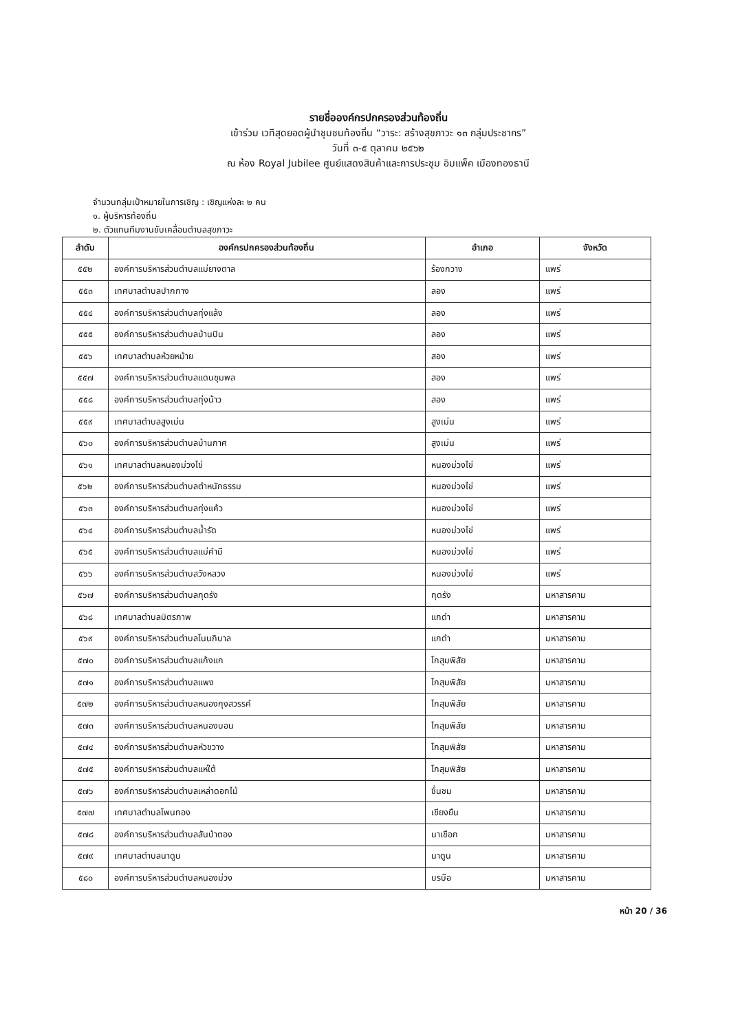รายชื่อองค์กรปกครองส่วนท้องถิ่น
เข้าร่วม เวทีสุดยอดผู้นำชุมชนท้องถิ่น “วาระ: สร้างสุขภาวะ ๑๓ กลุ่มประชากร”
วันที่ ๓-๕ ตุลาคม ๒๕๖๒
ณ ห้อง Royal Jubilee ศูนย์แสดงสินค้าและการประชุม อิมแพ็ค เมืองทองธานี
จำนวนกลุ่มเป้าหมายในการเชิญ : เชิญแห่งละ ๒ คน
๑. ผู้บริหารท้องถิ่น
๒. ตัวแทนทีมงานขับเคลื่อนตำบลสุขภาวะ
| ลำดับ | องค์กรปกครองส่วนท้องถิ่น | อำเภอ | จังหวัด |
| --- | --- | --- | --- |
| ๕๕๒ | องค์การบริหารส่วนตำบลแม่ยางตาล | ร้องกวาง | แพร่ |
| ๕๕๓ | เทศบาลตำบลปากกาง | ลอง | แพร่ |
| ๕๕๔ | องค์การบริหารส่วนตำบลทุ่งแล้ง | ลอง | แพร่ |
| ๕๕๕ | องค์การบริหารส่วนตำบลบ้านปิน | ลอง | แพร่ |
| ๕๕๖ | เทศบาลตำบลห้วยหม้าย | สอง | แพร่ |
| ๕๕๗ | องค์การบริหารส่วนตำบลแดนชุมพล | สอง | แพร่ |
| ๕๕๘ | องค์การบริหารส่วนตำบลทุ่งน้าว | สอง | แพร่ |
| ๕๕๙ | เทศบาลตำบลสูงเม่น | สูงเม่น | แพร่ |
| ๕๖๐ | องค์การบริหารส่วนตำบลบ้านกาศ | สูงเม่น | แพร่ |
| ๕๖๑ | เทศบาลตำบลหนองม่วงไข่ | หนองม่วงไข่ | แพร่ |
| ๕๖๒ | องค์การบริหารส่วนตำบลตำหนักธรรม | หนองม่วงไข่ | แพร่ |
| ๕๖๓ | องค์การบริหารส่วนตำบลทุ่งแค้ว | หนองม่วงไข่ | แพร่ |
| ๕๖๔ | องค์การบริหารส่วนตำบลน้ำรัด | หนองม่วงไข่ | แพร่ |
| ๕๖๕ | องค์การบริหารส่วนตำบลแม่คำมี | หนองม่วงไข่ | แพร่ |
| ๕๖๖ | องค์การบริหารส่วนตำบลวังหลวง | หนองม่วงไข่ | แพร่ |
| ๕๖๗ | องค์การบริหารส่วนตำบลกุดรัง | กุดรัง | มหาสารคาม |
| ๕๖๘ | เทศบาลตำบลมิตรภาพ | แกดำ | มหาสารคาม |
| ๕๖๙ | องค์การบริหารส่วนตำบลโนนภิบาล | แกดำ | มหาสารคาม |
| ๕๗๐ | องค์การบริหารส่วนตำบลแก้งแก | โกสุมพิสัย | มหาสารคาม |
| ๕๗๑ | องค์การบริหารส่วนตำบลแพง | โกสุมพิสัย | มหาสารคาม |
| ๕๗๒ | องค์การบริหารส่วนตำบลหนองกุงสวรรค์ | โกสุมพิสัย | มหาสารคาม |
| ๕๗๓ | องค์การบริหารส่วนตำบลหนองบอน | โกสุมพิสัย | มหาสารคาม |
| ๕๗๔ | องค์การบริหารส่วนตำบลหัวขวาง | โกสุมพิสัย | มหาสารคาม |
| ๕๗๕ | องค์การบริหารส่วนตำบลแห่ใต้ | โกสุมพิสัย | มหาสารคาม |
| ๕๗๖ | องค์การบริหารส่วนตำบลเหล่าดอกไม้ | ชื่นชม | มหาสารคาม |
| ๕๗๗ | เทศบาลตำบลโพนทอง | เชียงยืน | มหาสารคาม |
| ๕๗๘ | องค์การบริหารส่วนตำบลสันป่าตอง | นาเชือก | มหาสารคาม |
| ๕๗๙ | เทศบาลตำบลนาดูน | นาดูน | มหาสารคาม |
| ๕๘๐ | องค์การบริหารส่วนตำบลหนองม่วง | บรบือ | มหาสารคาม |
หน้า 20 / 36